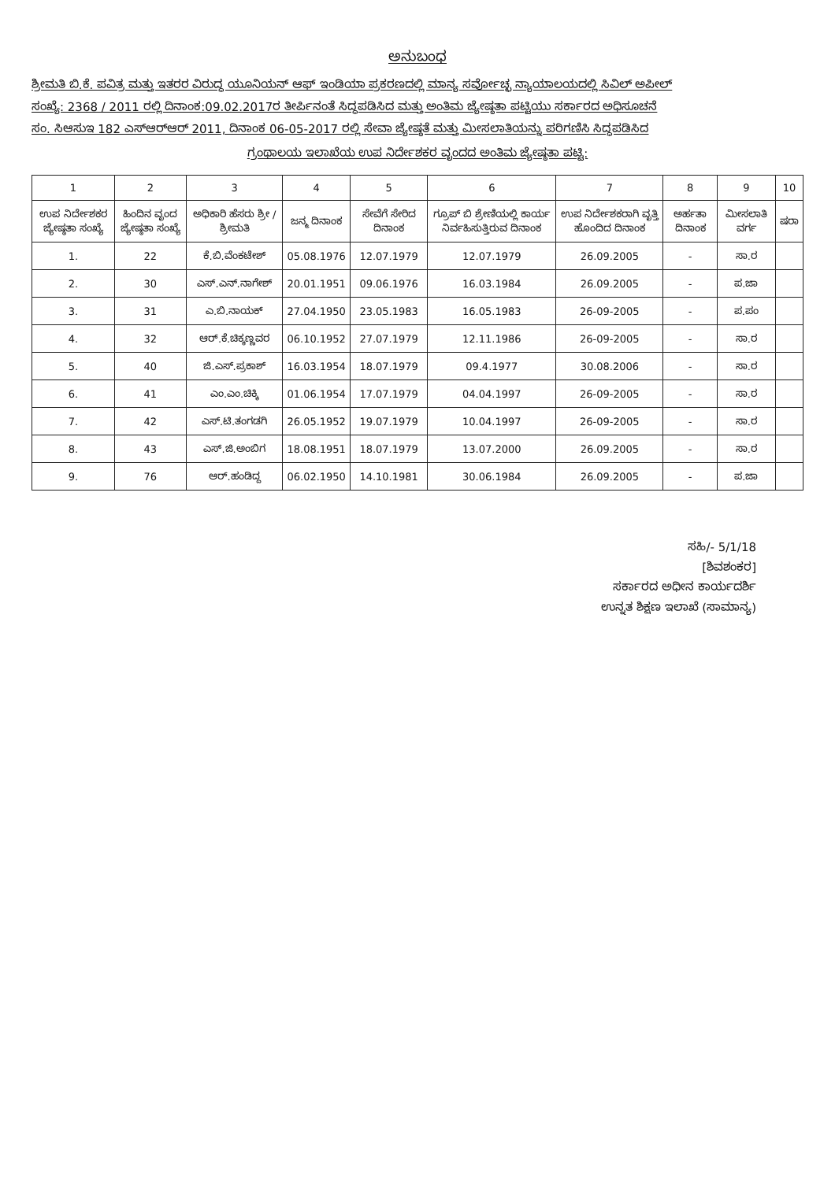ಅನುಬಂಧ
ಶ್ರೀಮತಿ ಬಿ.ಕೆ. ಪವಿತ್ರ ಮತ್ತು ಇತರರ ವಿರುದ್ಧ ಯೂನಿಯನ್ ಆಫ್ ಇಂಡಿಯಾ ಪ್ರಕರಣದಲ್ಲಿ ಮಾನ್ಯ ಸರ್ವೋಚ್ಛ ನ್ಯಾಯಾಲಯದಲ್ಲಿ ಸಿವಿಲ್ ಅಪೀಲ್
ಸಂಖ್ಯೆ: 2368 / 2011 ರಲ್ಲಿ ದಿನಾಂಕ:09.02.2017ರ ತೀರ್ಪಿನಂತೆ ಸಿದ್ಧಪಡಿಸಿದ ಮತ್ತು ಅಂತಿಮ ಜ್ಯೇಷ್ಠತಾ ಪಟ್ಟಿಯು ಸರ್ಕಾರದ ಅಧಿಸೂಚನೆ
ಸಂ. ಸಿಆಸುಇ 182 ಎಸ್‌ಆರ್‌ಆರ್ 2011, ದಿನಾಂಕ 06-05-2017 ರಲ್ಲಿ ಸೇವಾ ಜ್ಯೇಷ್ಠತೆ ಮತ್ತು ಮೀಸಲಾತಿಯನ್ನು ಪರಿಗಣಿಸಿ ಸಿದ್ಧಪಡಿಸಿದ
ಗ್ರಂಥಾಲಯ ಇಲಾಖೆಯ ಉಪ ನಿರ್ದೇಶಕರ ವೃಂದದ ಅಂತಿಮ ಜ್ಯೇಷ್ಠತಾ ಪಟ್ಟಿ:
| 1 | 2 | 3 | 4 | 5 | 6 | 7 | 8 | 9 | 10 |
| --- | --- | --- | --- | --- | --- | --- | --- | --- | --- |
| ಉಪ ನಿರ್ದೇಶಕರ ಜ್ಯೇಷ್ಠತಾ ಸಂಖ್ಯೆ | ಹಿಂದಿನ ವೃಂದ ಜ್ಯೇಷ್ಠತಾ ಸಂಖ್ಯೆ | ಅಧಿಕಾರಿ ಹೆಸರು ಶ್ರೀ /ಶ್ರೀಮತಿ | ಜನ್ಮ ದಿನಾಂಕ | ಸೇವೆಗೆ ಸೇರಿದ ದಿನಾಂಕ | ಗ್ರೂಪ್ ಬಿ ಶ್ರೇಣಿಯಲ್ಲಿ ಕಾರ್ಯ ನಿರ್ವಹಿಸುತ್ತಿರುವ ದಿನಾಂಕ | ಉಪ ನಿರ್ದೇಶಕರಾಗಿ ವೃತ್ತಿ ಹೊಂದಿದ ದಿನಾಂಕ | ಅರ್ಹತಾ ದಿನಾಂಕ | ಮೀಸಲಾತಿ ವರ್ಗ | ಷರಾ |
| 1. | 22 | ಕೆ.ಬಿ.ವೆಂಕಟೇಶ್ | 05.08.1976 | 12.07.1979 | 12.07.1979 | 26.09.2005 | - | ಸಾ.ರ | |
| 2. | 30 | ಎಸ್.ಎನ್.ನಾಗೇಶ್ | 20.01.1951 | 09.06.1976 | 16.03.1984 | 26.09.2005 | - | ಪ.ಜಾ | |
| 3. | 31 | ಎ.ಬಿ.ನಾಯಕ್ | 27.04.1950 | 23.05.1983 | 16.05.1983 | 26-09-2005 | - | ಪ.ಪಂ | |
| 4. | 32 | ಆರ್.ಕೆ.ಚಿಕ್ಕಣ್ಣವರ | 06.10.1952 | 27.07.1979 | 12.11.1986 | 26-09-2005 | - | ಸಾ.ರ | |
| 5. | 40 | ಜಿ.ಎಸ್.ಪ್ರಕಾಶ್ | 16.03.1954 | 18.07.1979 | 09.4.1977 | 30.08.2006 | - | ಸಾ.ರ | |
| 6. | 41 | ಎಂ.ಎಂ.ಚಿಕ್ಕಿ | 01.06.1954 | 17.07.1979 | 04.04.1997 | 26-09-2005 | - | ಸಾ.ರ | |
| 7. | 42 | ಎಸ್.ಟಿ.ತಂಗಡಗಿ | 26.05.1952 | 19.07.1979 | 10.04.1997 | 26-09-2005 | - | ಸಾ.ರ | |
| 8. | 43 | ಎಸ್.ಜಿ.ಅಂಬಿಗ | 18.08.1951 | 18.07.1979 | 13.07.2000 | 26.09.2005 | - | ಸಾ.ರ | |
| 9. | 76 | ಆರ್.ಹಂಡಿದ್ದ | 06.02.1950 | 14.10.1981 | 30.06.1984 | 26.09.2005 | - | ಪ.ಜಾ | |
ಸಹಿ/- 5/1/18
[ಶಿವಶಂಕರ]
ಸರ್ಕಾರದ ಅಧೀನ ಕಾರ್ಯದರ್ಶಿ
ಉನ್ನತ ಶಿಕ್ಷಣ ಇಲಾಖೆ (ಸಾಮಾನ್ಯ)